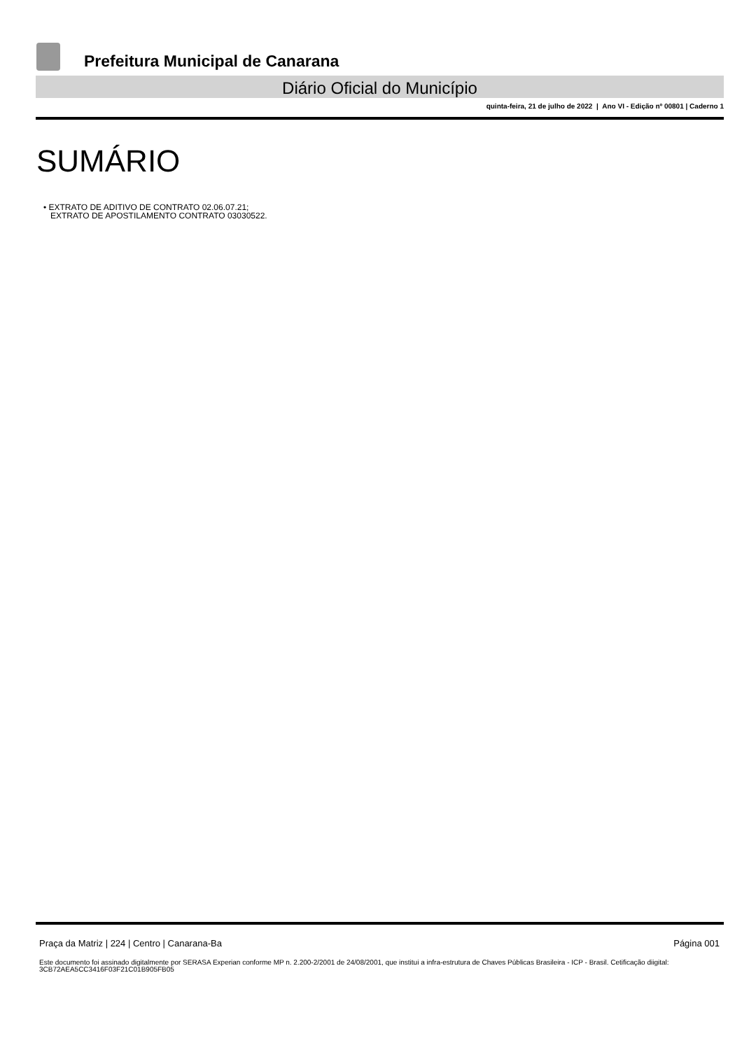Prefeitura Municipal de Canarana
Diário Oficial do Município
quinta-feira, 21 de julho de 2022 | Ano VI - Edição nº 00801 | Caderno 1
SUMÁRIO
• EXTRATO DE ADITIVO DE CONTRATO 02.06.07.21;
EXTRATO DE APOSTILAMENTO CONTRATO 03030522.
Praça da Matriz | 224 | Centro | Canarana-Ba Página 001
Este documento foi assinado digitalmente por SERASA Experian conforme MP n. 2.200-2/2001 de 24/08/2001, que institui a infra-estrutura de Chaves Públicas Brasileira - ICP - Brasil. Cetificação diigital: 3CB72AEA5CC3416F03F21C01B905FB05